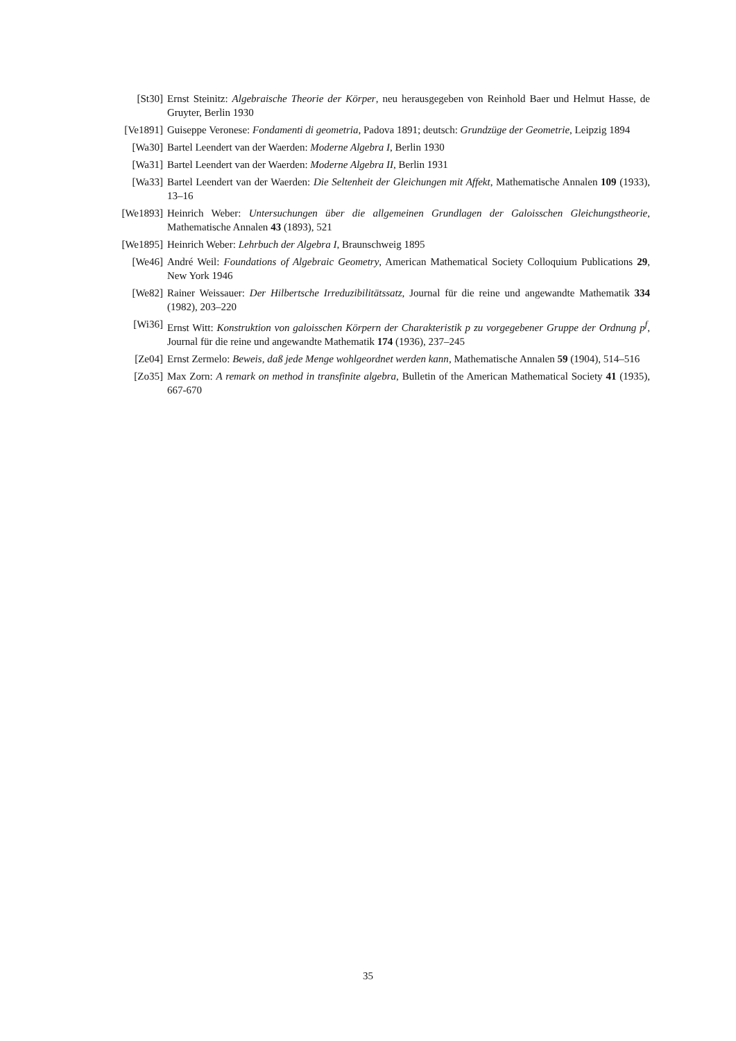[St30] Ernst Steinitz: Algebraische Theorie der Körper, neu herausgegeben von Reinhold Baer und Helmut Hasse, de Gruyter, Berlin 1930
[Ve1891]
Guiseppe Veronese: Fondamenti di geometria, Padova 1891; deutsch: Grundzüge der Geometrie, Leipzig 1894
[Wa30] Bartel Leendert van der Waerden: Moderne Algebra I, Berlin 1930
[Wa31] Bartel Leendert van der Waerden: Moderne Algebra II, Berlin 1931
[Wa33] Bartel Leendert van der Waerden: Die Seltenheit der Gleichungen mit Affekt, Mathematische Annalen 109 (1933), 13–16
[We1893]
Heinrich Weber: Untersuchungen über die allgemeinen Grundlagen der Galoisschen Gleichungstheorie, Mathematische Annalen 43 (1893), 521
[We1895]
Heinrich Weber: Lehrbuch der Algebra I, Braunschweig 1895
[We46] André Weil: Foundations of Algebraic Geometry, American Mathematical Society Colloquium Publications 29, New York 1946
[We82] Rainer Weissauer: Der Hilbertsche Irreduzibilitätssatz, Journal für die reine und angewandte Mathematik 334 (1982), 203–220
[Wi36] Ernst Witt: Konstruktion von galoisschen Körpern der Charakteristik p zu vorgegebener Gruppe der Ordnung p<sup>f</sup>, Journal für die reine und angewandte Mathematik 174 (1936), 237–245
[Ze04] Ernst Zermelo: Beweis, daß jede Menge wohlgeordnet werden kann, Mathematische Annalen 59 (1904), 514–516
[Zo35] Max Zorn: A remark on method in transfinite algebra, Bulletin of the American Mathematical Society 41 (1935), 667-670
35